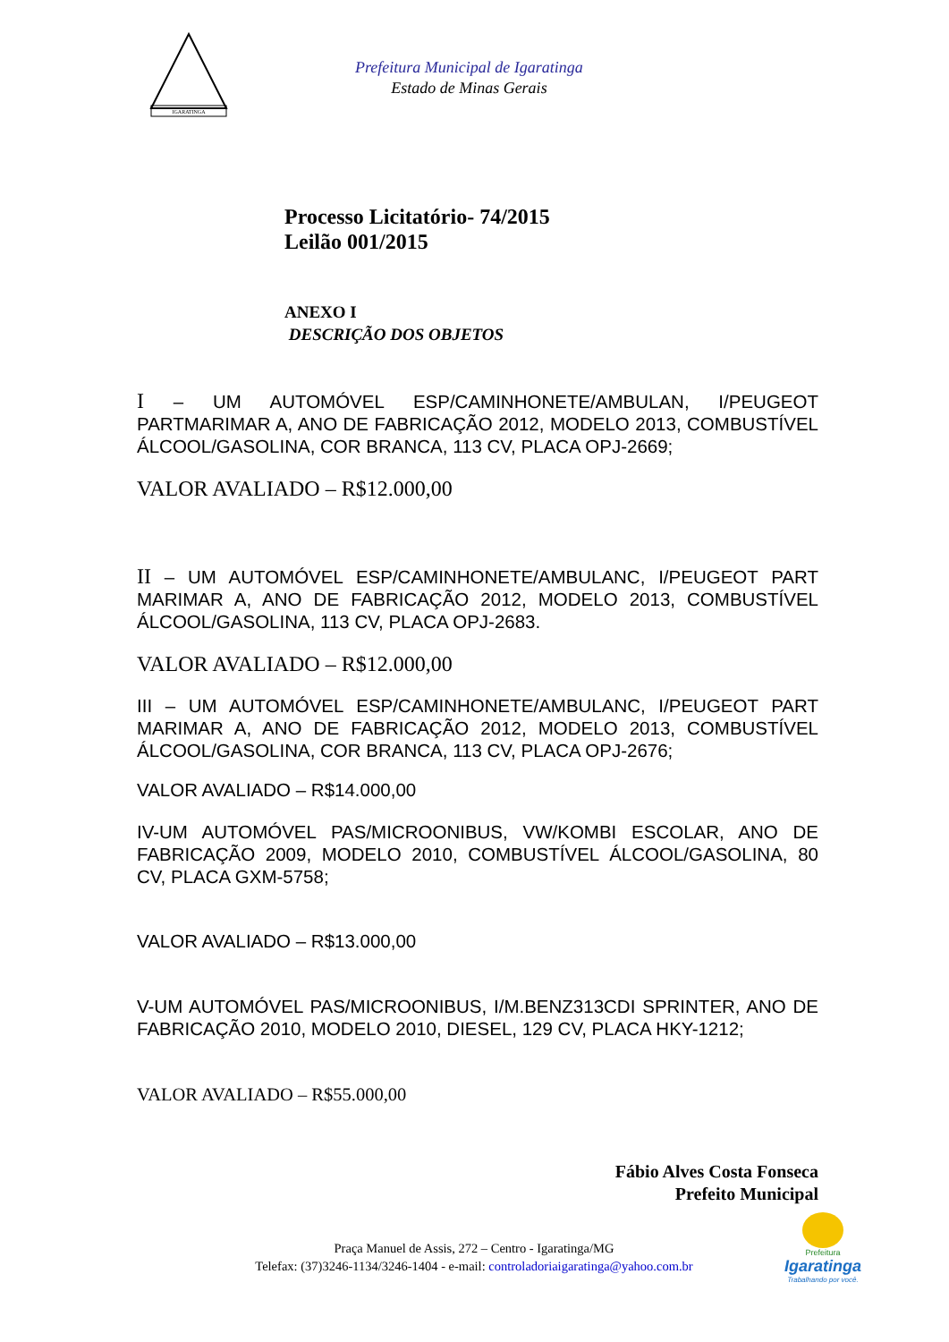IGARATINGA
Prefeitura Municipal de Igaratinga
Estado de Minas Gerais
Processo Licitatório- 74/2015
Leilão 001/2015
ANEXO I
DESCRIÇÃO DOS OBJETOS
I – UM AUTOMÓVEL ESP/CAMINHONETE/AMBULAN, I/PEUGEOT PARTMARIMAR A, ANO DE FABRICAÇÃO 2012, MODELO 2013, COMBUSTÍVEL ÁLCOOL/GASOLINA, COR BRANCA, 113 CV, PLACA OPJ-2669;
VALOR AVALIADO – R$12.000,00
II – UM AUTOMÓVEL ESP/CAMINHONETE/AMBULANC, I/PEUGEOT PART MARIMAR A, ANO DE FABRICAÇÃO 2012, MODELO 2013, COMBUSTÍVEL ÁLCOOL/GASOLINA, 113 CV, PLACA OPJ-2683.
VALOR AVALIADO – R$12.000,00
III – UM AUTOMÓVEL ESP/CAMINHONETE/AMBULANC, I/PEUGEOT PART MARIMAR A, ANO DE FABRICAÇÃO 2012, MODELO 2013, COMBUSTÍVEL ÁLCOOL/GASOLINA, COR BRANCA, 113 CV, PLACA OPJ-2676;
VALOR AVALIADO – R$14.000,00
IV-UM AUTOMÓVEL PAS/MICROONIBUS, VW/KOMBI ESCOLAR, ANO DE FABRICAÇÃO 2009, MODELO 2010, COMBUSTÍVEL ÁLCOOL/GASOLINA, 80 CV, PLACA GXM-5758;
VALOR AVALIADO – R$13.000,00
V-UM AUTOMÓVEL PAS/MICROONIBUS, I/M.BENZ313CDI SPRINTER, ANO DE FABRICAÇÃO 2010, MODELO 2010, DIESEL, 129 CV, PLACA HKY-1212;
VALOR AVALIADO – R$55.000,00
Fábio Alves Costa Fonseca
Prefeito Municipal
Praça Manuel de Assis, 272 – Centro - Igaratinga/MG
Telefax: (37)3246-1134/3246-1404 - e-mail: controladoriaigaratinga@yahoo.com.br
Prefeitura
Igaratinga
Trabalhando por você.